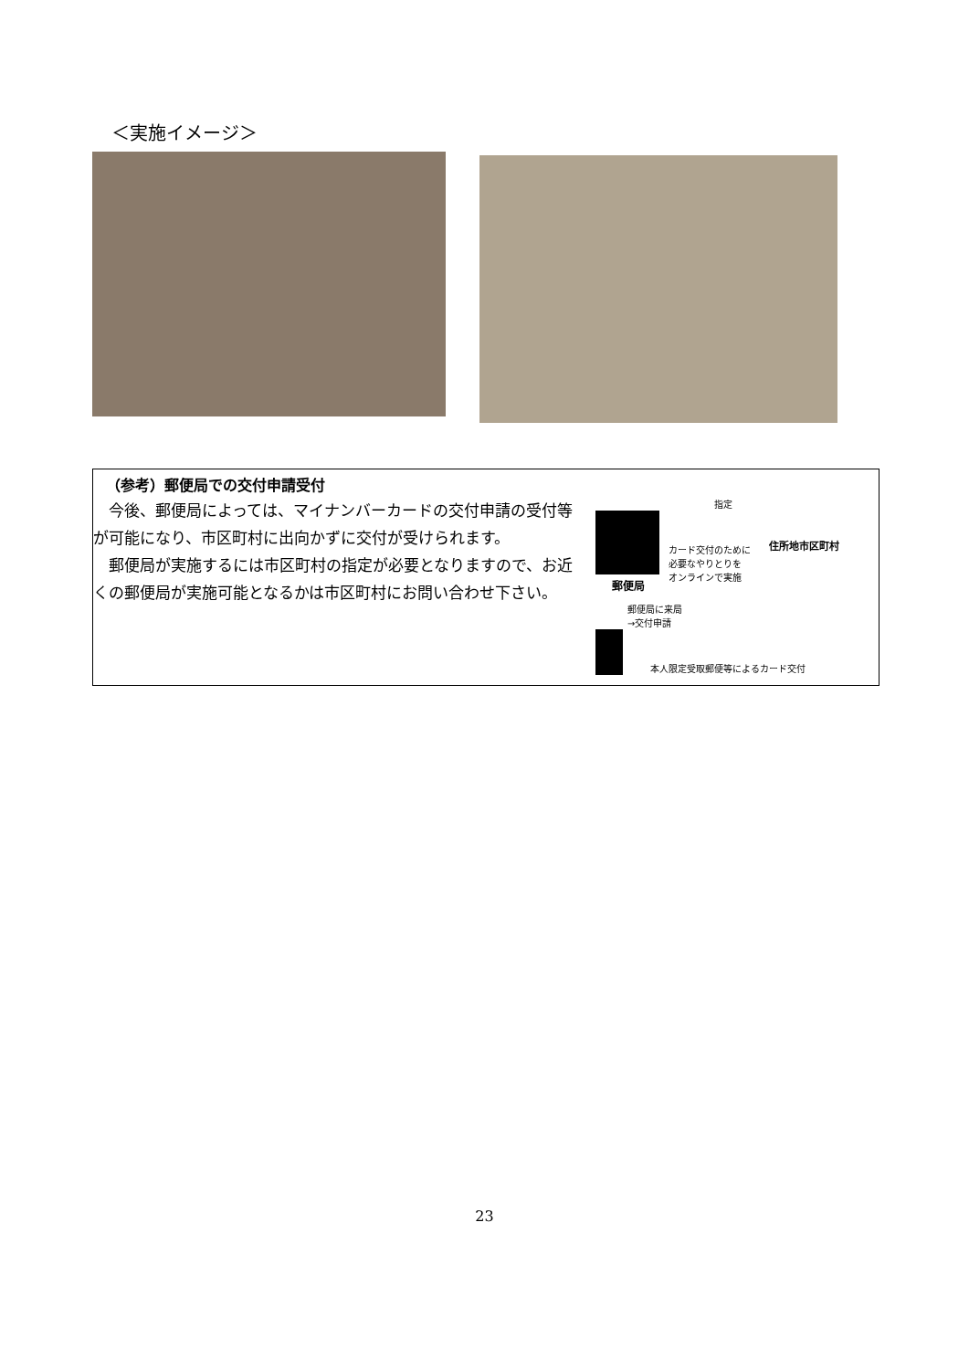＜実施イメージ＞
（参考）郵便局での交付申請受付
今後、郵便局によっては、マイナンバーカードの交付申請の受付等が可能になり、市区町村に出向かずに交付が受けられます。
郵便局が実施するには市区町村の指定が必要となりますので、お近くの郵便局が実施可能となるかは市区町村にお問い合わせ下さい。
指定
カード交付のために
必要なやりとりを
オンラインで実施
住所地市区町村
郵便局
郵便局に来局
→交付申請
本人限定受取郵便等によるカード交付
23